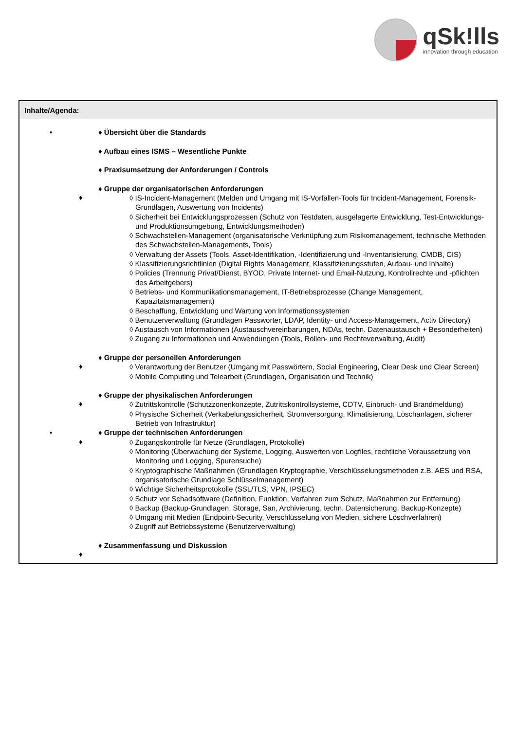q Sk!lls
innovation through education
Inhalte/Agenda:
• ♦ Übersicht über die Standards
♦ Aufbau eines ISMS – Wesentliche Punkte
♦ Praxisumsetzung der Anforderungen / Controls
♦ Gruppe der organisatorischen Anforderungen
♦
◊ IS-Incident-Management (Melden und Umgang mit IS-Vorfällen-Tools für Incident-Management, Forensik-Grundlagen, Auswertung von Incidents)
◊ Sicherheit bei Entwicklungsprozessen (Schutz von Testdaten, ausgelagerte Entwicklung, Test-Entwicklungs- und Produktionsumgebung, Entwicklungsmethoden)
◊ Schwachstellen-Management (organisatorische Verknüpfung zum Risikomanagement, technische Methoden des Schwachstellen-Managements, Tools)
◊ Verwaltung der Assets (Tools, Asset-Identifikation, -Identifizierung und -Inventarisierung, CMDB, CIS)
◊ Klassifizierungsrichtlinien (Digital Rights Management, Klassifizierungsstufen, Aufbau- und Inhalte)
◊ Policies (Trennung Privat/Dienst, BYOD, Private Internet- und Email-Nutzung, Kontrollrechte und -pflichten des Arbeitgebers)
◊ Betriebs- und Kommunikationsmanagement, IT-Betriebsprozesse (Change Management, Kapazitätsmanagement)
◊ Beschaffung, Entwicklung und Wartung von Informationssystemen
◊ Benutzerverwaltung (Grundlagen Passwörter, LDAP, Identity- und Access-Management, Activ Directory)
◊ Austausch von Informationen (Austauschvereinbarungen, NDAs, techn. Datenaustausch + Besonderheiten)
◊ Zugang zu Informationen und Anwendungen (Tools, Rollen- und Rechteverwaltung, Audit)
♦ Gruppe der personellen Anforderungen
♦
◊ Verantwortung der Benutzer (Umgang mit Passwörtern, Social Engineering, Clear Desk und Clear Screen)
◊ Mobile Computing und Telearbeit (Grundlagen, Organisation und Technik)
♦ Gruppe der physikalischen Anforderungen
♦
◊ Zutrittskontrolle (Schutzzonenkonzepte, Zutrittskontrollsysteme, CDTV, Einbruch- und Brandmeldung)
◊ Physische Sicherheit (Verkabelungssicherheit, Stromversorgung, Klimatisierung, Löschanlagen, sicherer Betrieb von Infrastruktur)
• ♦ Gruppe der technischen Anforderungen
♦
◊ Zugangskontrolle für Netze (Grundlagen, Protokolle)
◊ Monitoring (Überwachung der Systeme, Logging, Auswerten von Logfiles, rechtliche Voraussetzung von Monitoring und Logging, Spurensuche)
◊ Kryptographische Maßnahmen (Grundlagen Kryptographie, Verschlüsselungsmethoden z.B. AES und RSA, organisatorische Grundlage Schlüsselmanagement)
◊ Wichtige Sicherheitsprotokolle (SSL/TLS, VPN, IPSEC)
◊ Schutz vor Schadsoftware (Definition, Funktion, Verfahren zum Schutz, Maßnahmen zur Entfernung)
◊ Backup (Backup-Grundlagen, Storage, San, Archivierung, techn. Datensicherung, Backup-Konzepte)
◊ Umgang mit Medien (Endpoint-Security, Verschlüsselung von Medien, sichere Löschverfahren)
◊ Zugriff auf Betriebssysteme (Benutzerverwaltung)
♦ Zusammenfassung und Diskussion
♦